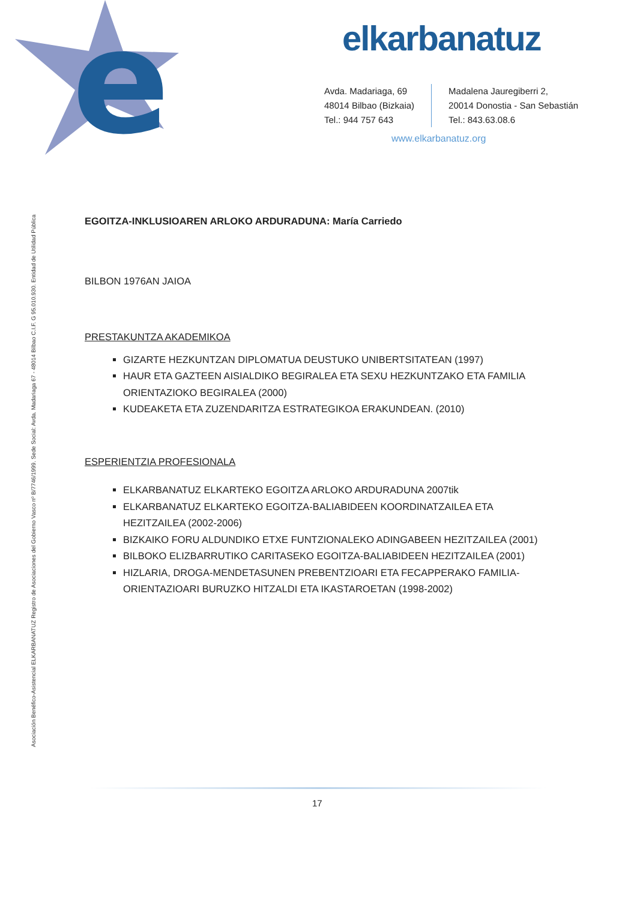e
Asociación Benéfico-Asistencial ELKARBANATUZ Registro de Asociaciones del Gobierno Vasco nº B/7746/1999. Sede Social: Avda. Madariaga 67 - 48014 Bilbao C.I.F. G 95.010.930. Entidad de Utilidad Pública
elkarbanatuz
Avda. Madariaga, 69
48014 Bilbao (Bizkaia)
Tel.: 944 757 643
Madalena Jauregiberri 2,
20014 Donostia - San Sebastián
Tel.: 843.63.08.6
www.elkarbanatuz.org
EGOITZA-INKLUSIOAREN ARLOKO ARDURADUNA: María Carriedo
BILBON 1976AN JAIOA
PRESTAKUNTZA AKADEMIKOA
GIZARTE HEZKUNTZAN DIPLOMATUA DEUSTUKO UNIBERTSITATEAN (1997)
HAUR ETA GAZTEEN AISIALDIKO BEGIRALEA ETA SEXU HEZKUNTZAKO ETA FAMILIA ORIENTAZIOKO BEGIRALEA (2000)
KUDEAKETA ETA ZUZENDARITZA ESTRATEGIKOA ERAKUNDEAN. (2010)
ESPERIENTZIA PROFESIONALA
ELKARBANATUZ ELKARTEKO EGOITZA ARLOKO ARDURADUNA 2007tik
ELKARBANATUZ ELKARTEKO EGOITZA-BALIABIDEEN KOORDINATZAILEA ETA HEZITZAILEA (2002-2006)
BIZKAIKO FORU ALDUNDIKO ETXE FUNTZIONALEKO ADINGABEEN HEZITZAILEA (2001)
BILBOKO ELIZBARRUTIKO CARITASEKO EGOITZA-BALIABIDEEN HEZITZAILEA (2001)
HIZLARIA, DROGA-MENDETASUNEN PREBENTZIOARI ETA FECAPPERAKO FAMILIA-ORIENTAZIOARI BURUZKO HITZALDI ETA IKASTAROETAN (1998-2002)
17